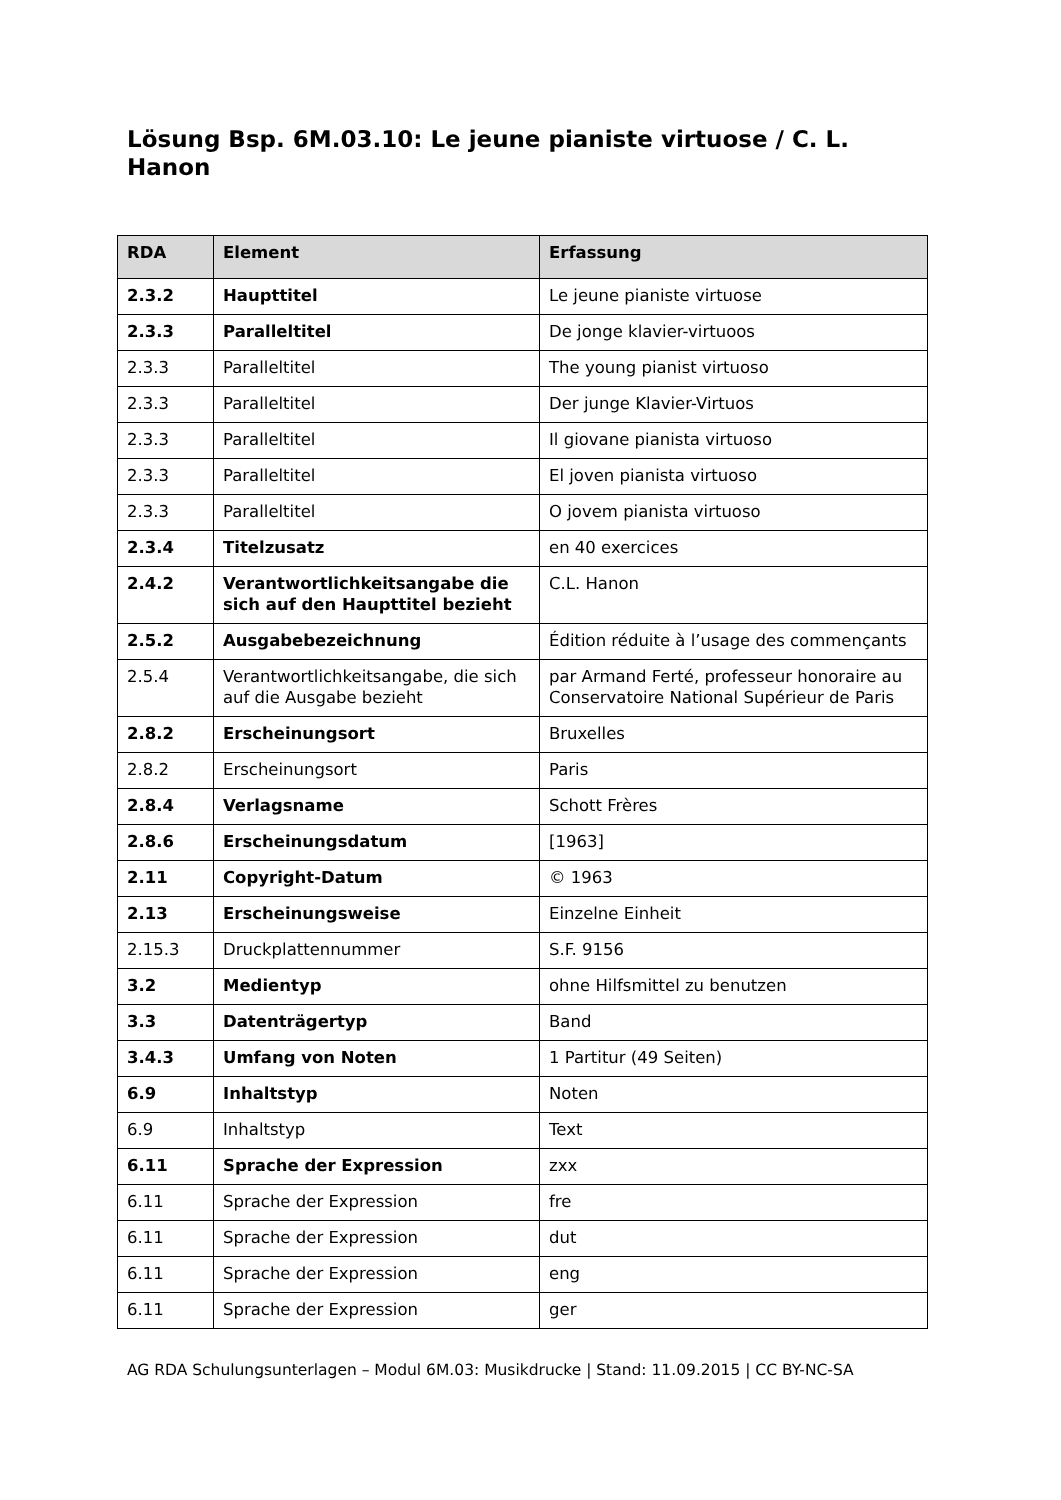Lösung Bsp. 6M.03.10: Le jeune pianiste virtuose / C. L. Hanon
| RDA | Element | Erfassung |
| --- | --- | --- |
| 2.3.2 | Haupttitel | Le jeune pianiste virtuose |
| 2.3.3 | Paralleltitel | De jonge klavier-virtuoos |
| 2.3.3 | Paralleltitel | The young pianist virtuoso |
| 2.3.3 | Paralleltitel | Der junge Klavier-Virtuos |
| 2.3.3 | Paralleltitel | Il giovane pianista virtuoso |
| 2.3.3 | Paralleltitel | El joven pianista virtuoso |
| 2.3.3 | Paralleltitel | O jovem pianista virtuoso |
| 2.3.4 | Titelzusatz | en 40 exercices |
| 2.4.2 | Verantwortlichkeitsangabe die sich auf den Haupttitel bezieht | C.L. Hanon |
| 2.5.2 | Ausgabebezeichnung | Édition réduite à l’usage des commençants |
| 2.5.4 | Verantwortlichkeitsangabe, die sich auf die Ausgabe bezieht | par Armand Ferté, professeur honoraire au Conservatoire National Supérieur de Paris |
| 2.8.2 | Erscheinungsort | Bruxelles |
| 2.8.2 | Erscheinungsort | Paris |
| 2.8.4 | Verlagsname | Schott Frères |
| 2.8.6 | Erscheinungsdatum | [1963] |
| 2.11 | Copyright-Datum | © 1963 |
| 2.13 | Erscheinungsweise | Einzelne Einheit |
| 2.15.3 | Druckplattennummer | S.F. 9156 |
| 3.2 | Medientyp | ohne Hilfsmittel zu benutzen |
| 3.3 | Datenträgertyp | Band |
| 3.4.3 | Umfang von Noten | 1 Partitur (49 Seiten) |
| 6.9 | Inhaltstyp | Noten |
| 6.9 | Inhaltstyp | Text |
| 6.11 | Sprache der Expression | zxx |
| 6.11 | Sprache der Expression | fre |
| 6.11 | Sprache der Expression | dut |
| 6.11 | Sprache der Expression | eng |
| 6.11 | Sprache der Expression | ger |
AG RDA Schulungsunterlagen – Modul 6M.03: Musikdrucke | Stand: 11.09.2015 | CC BY-NC-SA